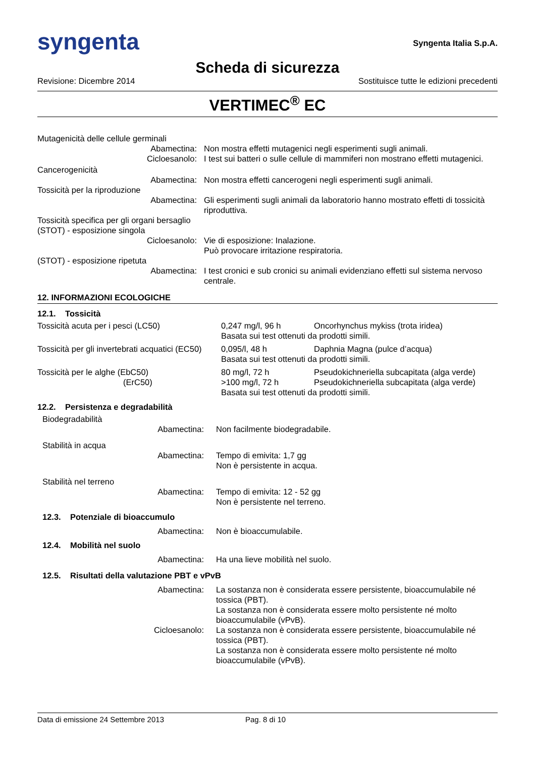syngenta
Syngenta Italia S.p.A.
Scheda di sicurezza
Revisione: Dicembre 2014 Sostituisce tutte le edizioni precedenti
VERTIMEC<sup>®</sup> EC
| Mutagenicità delle cellule germinali | |
| Abamectina: | Non mostra effetti mutagenici negli esperimenti sugli animali. |
| Cicloesanolo: | I test sui batteri o sulle cellule di mammiferi non mostrano effetti mutagenici. |
| Cancerogenicità | |
| Abamectina: | Non mostra effetti cancerogeni negli esperimenti sugli animali. |
| Tossicità per la riproduzione | |
| Abamectina: | Gli esperimenti sugli animali da laboratorio hanno mostrato effetti di tossicità riproduttiva. |
| Tossicità specifica per gli organi bersaglio (STOT) - esposizione singola | |
| Cicloesanolo: | Vie di esposizione: Inalazione. Può provocare irritazione respiratoria. |
| (STOT) - esposizione ripetuta | |
| Abamectina: | I test cronici e sub cronici su animali evidenziano effetti sul sistema nervoso centrale. |
12. INFORMAZIONI ECOLOGICHE
12.1. Tossicità
| Tossicità acuta per i pesci (LC50) | 0,247 mg/l, 96 h | Oncorhynchus mykiss (trota iridea) |
| | Basata sui test ottenuti da prodotti simili. | |
| Tossicità per gli invertebrati acquatici (EC50) | 0,095/l, 48 h | Daphnia Magna (pulce d’acqua) |
| | Basata sui test ottenuti da prodotti simili. | |
| Tossicità per le alghe (EbC50) | 80 mg/l, 72 h | Pseudokichneriella subcapitata (alga verde) |
| (ErC50) | >100 mg/l, 72 h | Pseudokichneriella subcapitata (alga verde) |
| | Basata sui test ottenuti da prodotti simili. | |
12.2. Persistenza e degradabilità
| Biodegradabilità | |
| Abamectina: | Non facilmente biodegradabile. |
| Stabilità in acqua | |
| Abamectina: | Tempo di emivita: 1,7 gg Non è persistente in acqua. |
| Stabilità nel terreno | |
| Abamectina: | Tempo di emivita: 12 - 52 gg Non è persistente nel terreno. |
| 12.3. Potenziale di bioaccumulo | |
| Abamectina: | Non è bioaccumulabile. |
| 12.4. Mobilità nel suolo | |
| Abamectina: | Ha una lieve mobilità nel suolo. |
| 12.5. Risultati della valutazione PBT e vPvB | |
| Abamectina: | La sostanza non è considerata essere persistente, bioaccumulabile né tossica (PBT). La sostanza non è considerata essere molto persistente né molto bioaccumulabile (vPvB). |
| Cicloesanolo: | La sostanza non è considerata essere persistente, bioaccumulabile né tossica (PBT). La sostanza non è considerata essere molto persistente né molto bioaccumulabile (vPvB). |
Data di emissione 24 Settembre 2013 Pag. 8 di 10